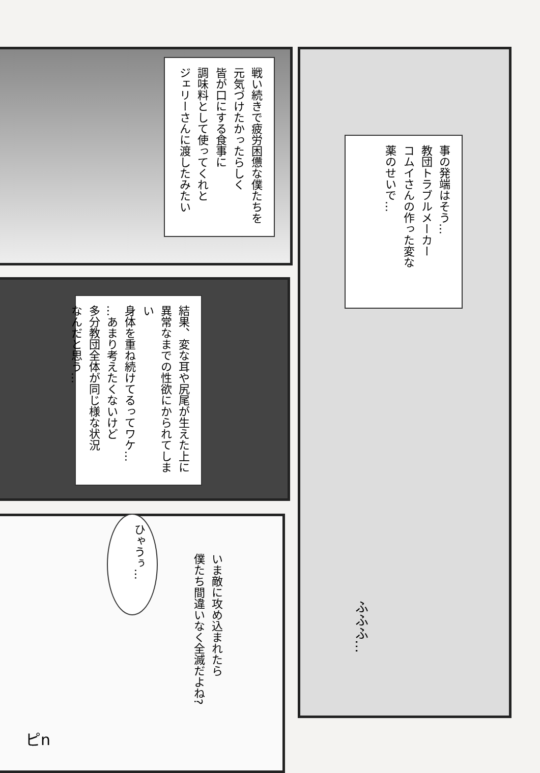戦い続きで疲労困憊な僕たちを
元気づけたかったらしく
皆が口にする食事に
調味料として使ってくれと
ジェリーさんに渡したみたい
事の発端はそう…
教団トラブルメーカー
コムイさんの作った変な
薬のせいで…
結果、変な耳や尻尾が生えた上に
異常なまでの性欲にかられてしまい
身体を重ね続けてるってワケ…
…あまり考えたくないけど
多分教団全体が同じ様な状況
なんだと思う…
ひゃうぅ…
いま敵に攻め込まれたら
僕たち間違いなく全滅だよね?
ふふふ…
ピn